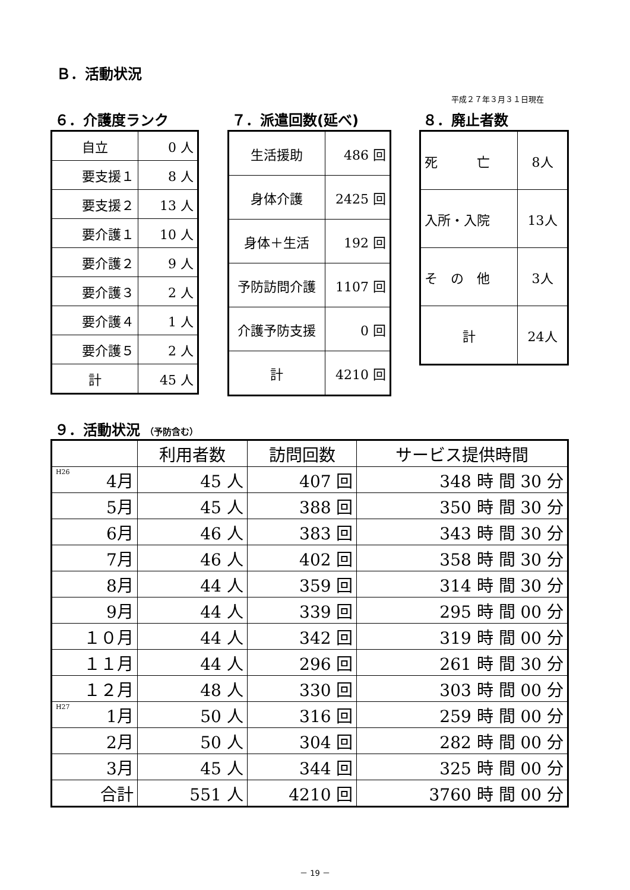Ｂ．活動状況
平成２７年３月３１日現在
６．介護度ランク ７．派遣回数(延べ) ８．廃止者数
| 自立 | 0 人 |
| 要支援１ | 8 人 |
| 要支援２ | 13 人 |
| 要介護１ | 10 人 |
| 要介護２ | 9 人 |
| 要介護３ | 2 人 |
| 要介護４ | 1 人 |
| 要介護５ | 2 人 |
| 計 | 45 人 |
| 生活援助 | 486 回 |
| 身体介護 | 2425 回 |
| 身体＋生活 | 192 回 |
| 予防訪問介護 | 1107 回 |
| 介護予防支援 | 0 回 |
| 計 | 4210 回 |
| 死 亡 | 8人 |
| 入所・入院 | 13人 |
| そ の 他 | 3人 |
| 計 | 24人 |
９．活動状況 （予防含む）
| | 利用者数 | 訪問回数 | サービス提供時間 |
| <sup>H26</sup>4月 | 45 人 | 407 回 | 348 時 間 30 分 |
| 5月 | 45 人 | 388 回 | 350 時 間 30 分 |
| 6月 | 46 人 | 383 回 | 343 時 間 30 分 |
| 7月 | 46 人 | 402 回 | 358 時 間 30 分 |
| 8月 | 44 人 | 359 回 | 314 時 間 30 分 |
| 9月 | 44 人 | 339 回 | 295 時 間 00 分 |
| １０月 | 44 人 | 342 回 | 319 時 間 00 分 |
| １１月 | 44 人 | 296 回 | 261 時 間 30 分 |
| １２月 | 48 人 | 330 回 | 303 時 間 00 分 |
| <sup>H27</sup>1月 | 50 人 | 316 回 | 259 時 間 00 分 |
| 2月 | 50 人 | 304 回 | 282 時 間 00 分 |
| 3月 | 45 人 | 344 回 | 325 時 間 00 分 |
| 合計 | 551 人 | 4210 回 | 3760 時 間 00 分 |
－ 19 －